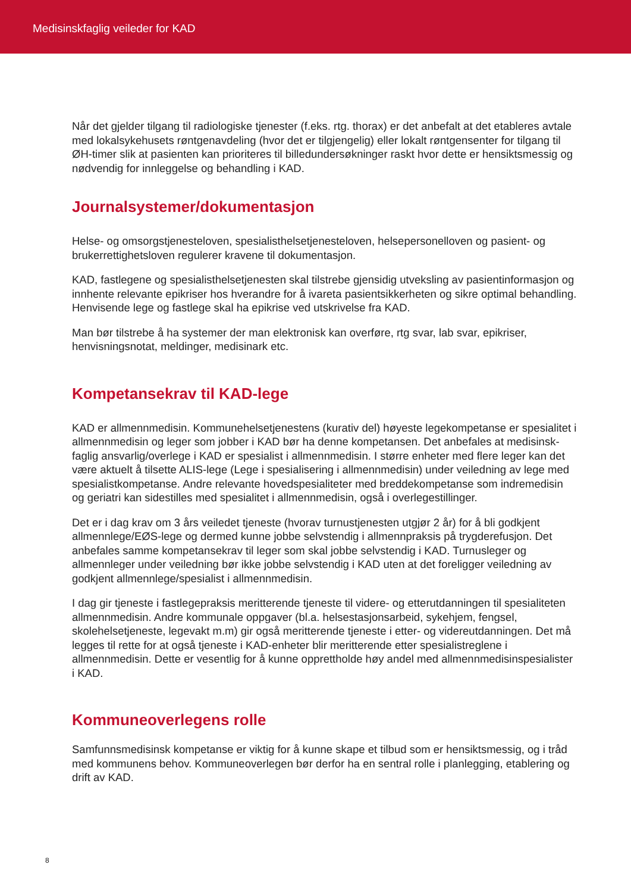Medisinskfaglig veileder for KAD
Når det gjelder tilgang til radiologiske tjenester (f.eks. rtg. thorax) er det anbefalt at det etableres avtale med lokalsykehusets røntgenavdeling (hvor det er tilgjengelig) eller lokalt røntgensenter for tilgang til ØH-timer slik at pasienten kan prioriteres til billedundersøkninger raskt hvor dette er hensiktsmessig og nødvendig for innleggelse og behandling i KAD.
Journalsystemer/dokumentasjon
Helse- og omsorgstjenesteloven, spesialisthelsetjenesteloven, helsepersonelloven og pasient- og brukerrettighetsloven regulerer kravene til dokumentasjon.
KAD, fastlegene og spesialisthelsetjenesten skal tilstrebe gjensidig utveksling av pasientinformasjon og innhente relevante epikriser hos hverandre for å ivareta pasientsikkerheten og sikre optimal behandling. Henvisende lege og fastlege skal ha epikrise ved utskrivelse fra KAD.
Man bør tilstrebe å ha systemer der man elektronisk kan overføre, rtg svar, lab svar, epikriser, henvisningsnotat, meldinger, medisinark etc.
Kompetansekrav til KAD-lege
KAD er allmennmedisin. Kommunehelsetjenestens (kurativ del) høyeste legekompetanse er spesialitet i allmennmedisin og leger som jobber i KAD bør ha denne kompetansen. Det anbefales at medisinsk-faglig ansvarlig/overlege i KAD er spesialist i allmennmedisin. I større enheter med flere leger kan det være aktuelt å tilsette ALIS-lege (Lege i spesialisering i allmennmedisin) under veiledning av lege med spesialistkompetanse. Andre relevante hovedspesialiteter med breddekompetanse som indremedisin og geriatri kan sidestilles med spesialitet i allmennmedisin, også i overlegestillinger.
Det er i dag krav om 3 års veiledet tjeneste (hvorav turnustjenesten utgjør 2 år) for å bli godkjent allmennlege/EØS-lege og dermed kunne jobbe selvstendig i allmennpraksis på trygderefusjon. Det anbefales samme kompetansekrav til leger som skal jobbe selvstendig i KAD. Turnusleger og allmennleger under veiledning bør ikke jobbe selvstendig i KAD uten at det foreligger veiledning av godkjent allmennlege/spesialist i allmennmedisin.
I dag gir tjeneste i fastlegepraksis meritterende tjeneste til videre- og etterutdanningen til spesialiteten allmennmedisin. Andre kommunale oppgaver (bl.a. helsestasjonsarbeid, sykehjem, fengsel, skolehelsetjeneste, legevakt m.m) gir også meritterende tjeneste i etter- og videreutdanningen. Det må legges til rette for at også tjeneste i KAD-enheter blir meritterende etter spesialistreglene i allmennmedisin. Dette er vesentlig for å kunne opprettholde høy andel med allmennmedisinspesialister i KAD.
Kommuneoverlegens rolle
Samfunnsmedisinsk kompetanse er viktig for å kunne skape et tilbud som er hensiktsmessig, og i tråd med kommunens behov. Kommuneoverlegen bør derfor ha en sentral rolle i planlegging, etablering og drift av KAD.
8